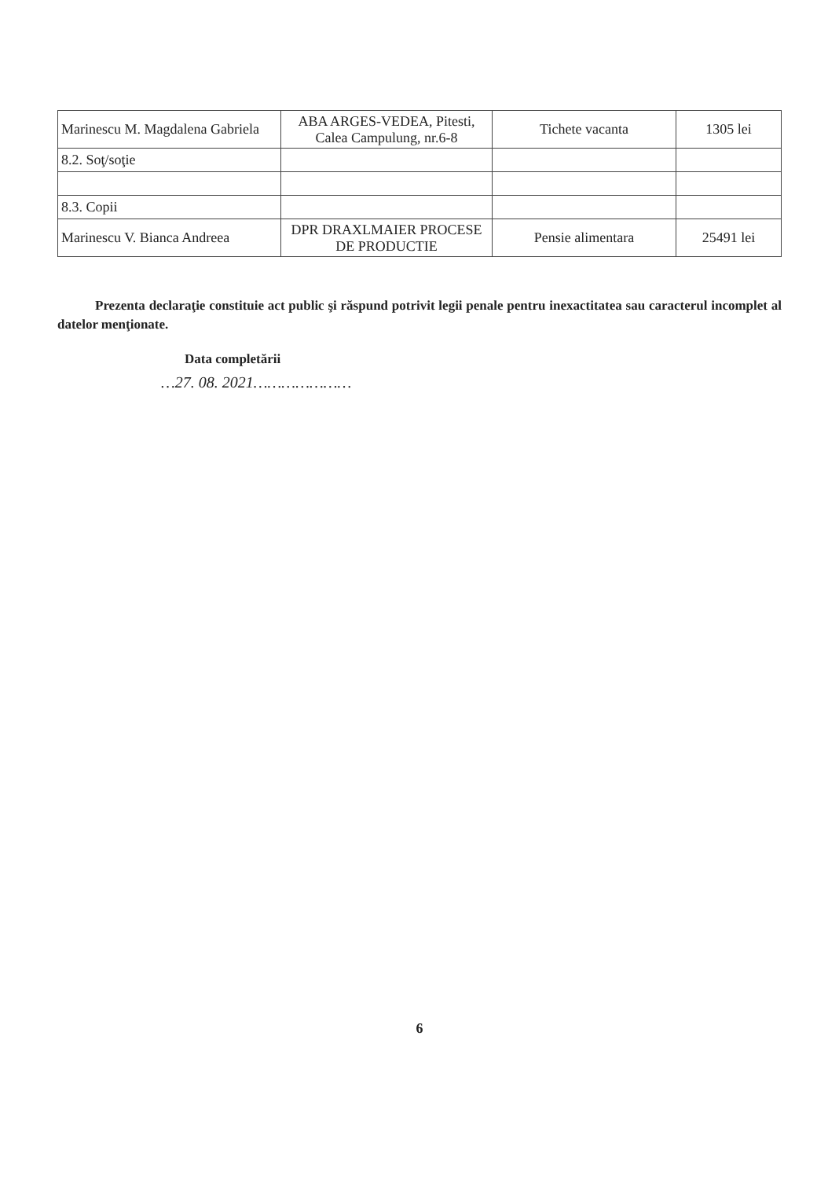| Marinescu M. Magdalena Gabriela | ABA ARGES-VEDEA, Pitesti, Calea Campulung, nr.6-8 | Tichete vacanta | 1305 lei |
| 8.2. Soţ/soţie | | | |
| 8.3. Copii | | | |
| Marinescu V. Bianca Andreea | DPR DRAXLMAIER PROCESE DE PRODUCTIE | Pensie alimentara | 25491 lei |
Prezenta declaraţie constituie act public şi răspund potrivit legii penale pentru inexactitatea sau caracterul incomplet al datelor menţionate.
Data completării
…27. 08. 2021…………………
6